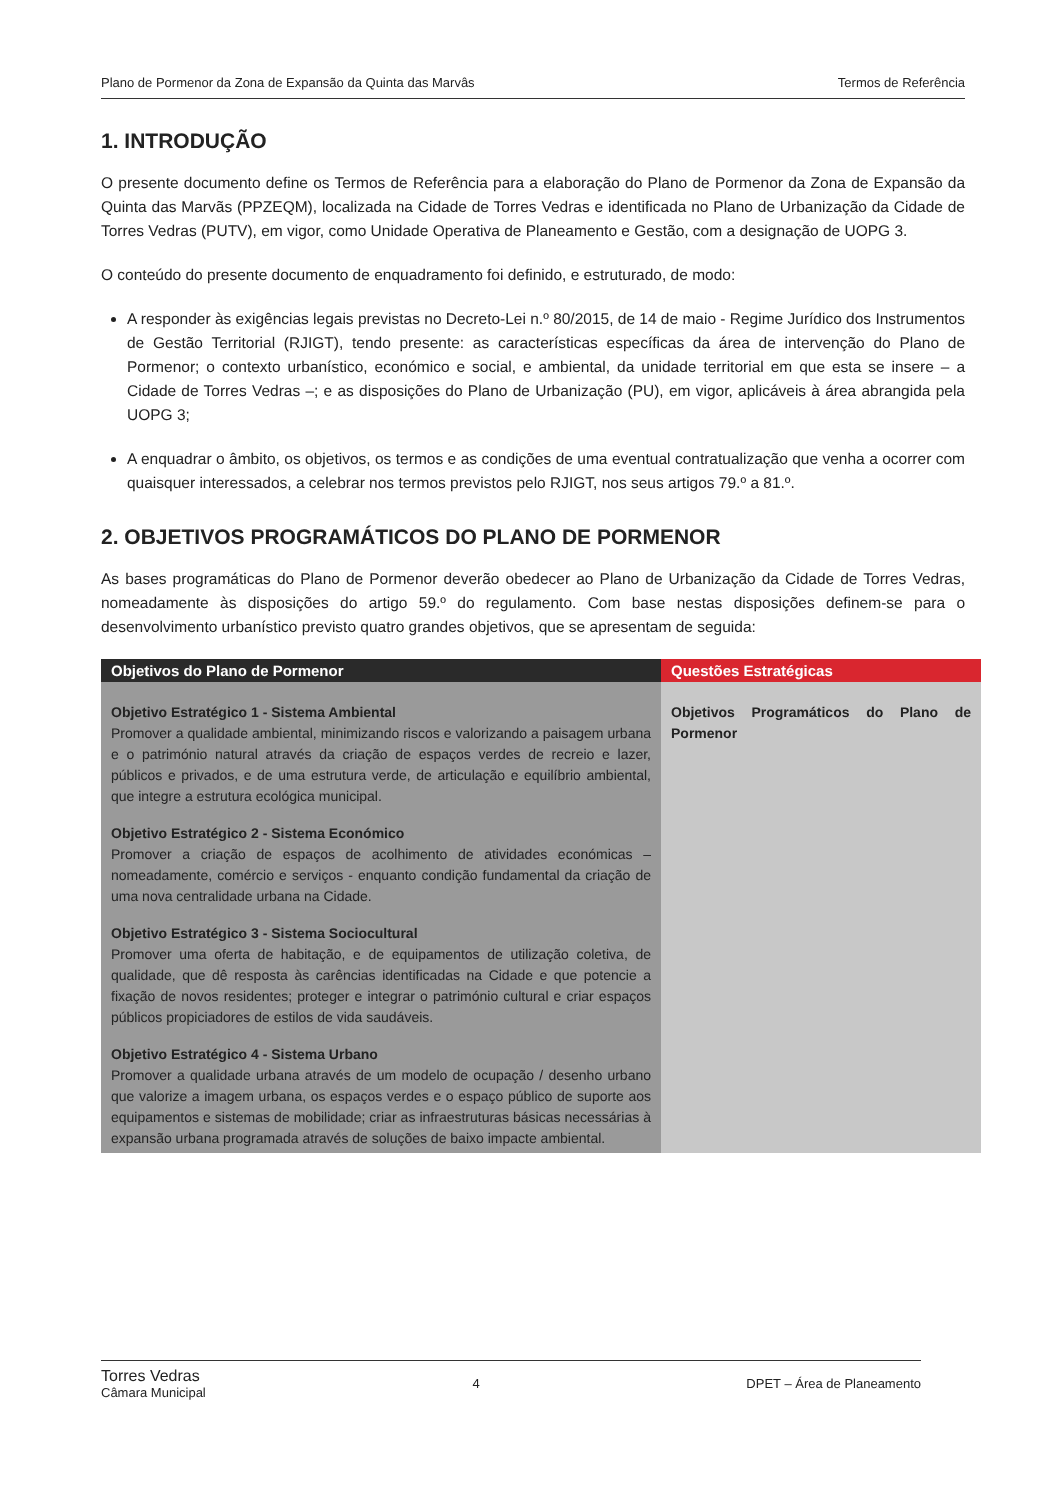Plano de Pormenor da Zona de Expansão da Quinta das Marvâs Termos de Referência
1. INTRODUÇÃO
O presente documento define os Termos de Referência para a elaboração do Plano de Pormenor da Zona de Expansão da Quinta das Marvãs (PPZEQM), localizada na Cidade de Torres Vedras e identificada no Plano de Urbanização da Cidade de Torres Vedras (PUTV), em vigor, como Unidade Operativa de Planeamento e Gestão, com a designação de UOPG 3.
O conteúdo do presente documento de enquadramento foi definido, e estruturado, de modo:
A responder às exigências legais previstas no Decreto-Lei n.º 80/2015, de 14 de maio - Regime Jurídico dos Instrumentos de Gestão Territorial (RJIGT), tendo presente: as características específicas da área de intervenção do Plano de Pormenor; o contexto urbanístico, económico e social, e ambiental, da unidade territorial em que esta se insere – a Cidade de Torres Vedras –; e as disposições do Plano de Urbanização (PU), em vigor, aplicáveis à área abrangida pela UOPG 3;
A enquadrar o âmbito, os objetivos, os termos e as condições de uma eventual contratualização que venha a ocorrer com quaisquer interessados, a celebrar nos termos previstos pelo RJIGT, nos seus artigos 79.º a 81.º.
2. OBJETIVOS PROGRAMÁTICOS DO PLANO DE PORMENOR
As bases programáticas do Plano de Pormenor deverão obedecer ao Plano de Urbanização da Cidade de Torres Vedras, nomeadamente às disposições do artigo 59.º do regulamento. Com base nestas disposições definem-se para o desenvolvimento urbanístico previsto quatro grandes objetivos, que se apresentam de seguida:
| Objetivos do Plano de Pormenor | Questões Estratégicas |
| --- | --- |
| Objetivo Estratégico 1 - Sistema Ambiental Promover a qualidade ambiental, minimizando riscos e valorizando a paisagem urbana e o património natural através da criação de espaços verdes de recreio e lazer, públicos e privados, e de uma estrutura verde, de articulação e equilíbrio ambiental, que integre a estrutura ecológica municipal. Objetivo Estratégico 2 - Sistema Económico Promover a criação de espaços de acolhimento de atividades económicas – nomeadamente, comércio e serviços - enquanto condição fundamental da criação de uma nova centralidade urbana na Cidade. Objetivo Estratégico 3 - Sistema Sociocultural Promover uma oferta de habitação, e de equipamentos de utilização coletiva, de qualidade, que dê resposta às carências identificadas na Cidade e que potencie a fixação de novos residentes; proteger e integrar o património cultural e criar espaços públicos propiciadores de estilos de vida saudáveis. Objetivo Estratégico 4 - Sistema Urbano Promover a qualidade urbana através de um modelo de ocupação / desenho urbano que valorize a imagem urbana, os espaços verdes e o espaço público de suporte aos equipamentos e sistemas de mobilidade; criar as infraestruturas básicas necessárias à expansão urbana programada através de soluções de baixo impacte ambiental. | Objetivos Programáticos do Plano de Pormenor |
Torres Vedras
Câmara Municipal
4 DPET – Área de Planeamento